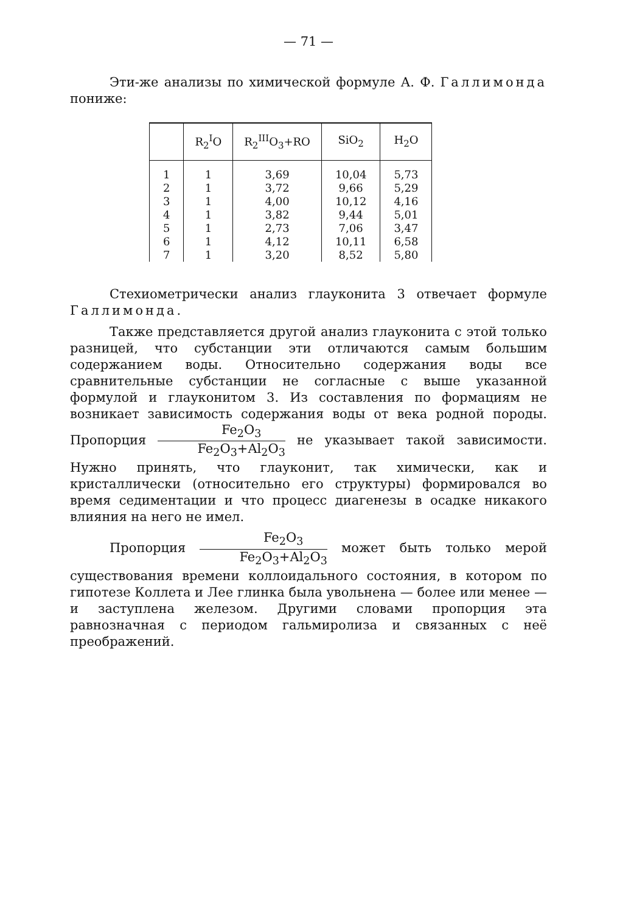— 71 —
Эти-же анализы по химической формуле А. Ф. Галлимонда пониже:
| | R<sub>2</sub><sup>I</sup>O | R<sub>2</sub><sup>III</sup>O<sub>3</sub>+RO | SiO<sub>2</sub> | H<sub>2</sub>O |
| --- | --- | --- | --- | --- |
| 1 | 1 | 3,69 | 10,04 | 5,73 |
| 2 | 1 | 3,72 | 9,66 | 5,29 |
| 3 | 1 | 4,00 | 10,12 | 4,16 |
| 4 | 1 | 3,82 | 9,44 | 5,01 |
| 5 | 1 | 2,73 | 7,06 | 3,47 |
| 6 | 1 | 4,12 | 10,11 | 6,58 |
| 7 | 1 | 3,20 | 8,52 | 5,80 |
Стехиометрически анализ глауконита 3 отвечает формуле Галлимонда.
Также представляется другой анализ глауконита с этой только разницей, что субстанции эти отличаются самым большим содержанием воды. Относительно содержания воды все сравнительные субстанции не согласные с выше указанной формулой и глауконитом 3. Из составления по формациям не возникает зависимость содержания воды от века родной породы. Пропорция Fe<sub>2</sub>O<sub>3</sub> Fe<sub>2</sub>O<sub>3</sub>+Al<sub>2</sub>O<sub>3</sub> не указывает такой зависимости. Нужно принять, что глауконит, так химически, как и кристаллически (относительно его структуры) формировался во время седиментации и что процесс диагенезы в осадке никакого влияния на него не имел.
Пропорция Fe<sub>2</sub>O<sub>3</sub> Fe<sub>2</sub>O<sub>3</sub>+Al<sub>2</sub>O<sub>3</sub> может быть только мерой существования времени коллоидального состояния, в котором по гипотезе Коллета и Лее глинка была увольнена — более или менее — и заступлена железом. Другими словами пропорция эта равнозначная с периодом гальмиролиза и связанных с неё преображений.